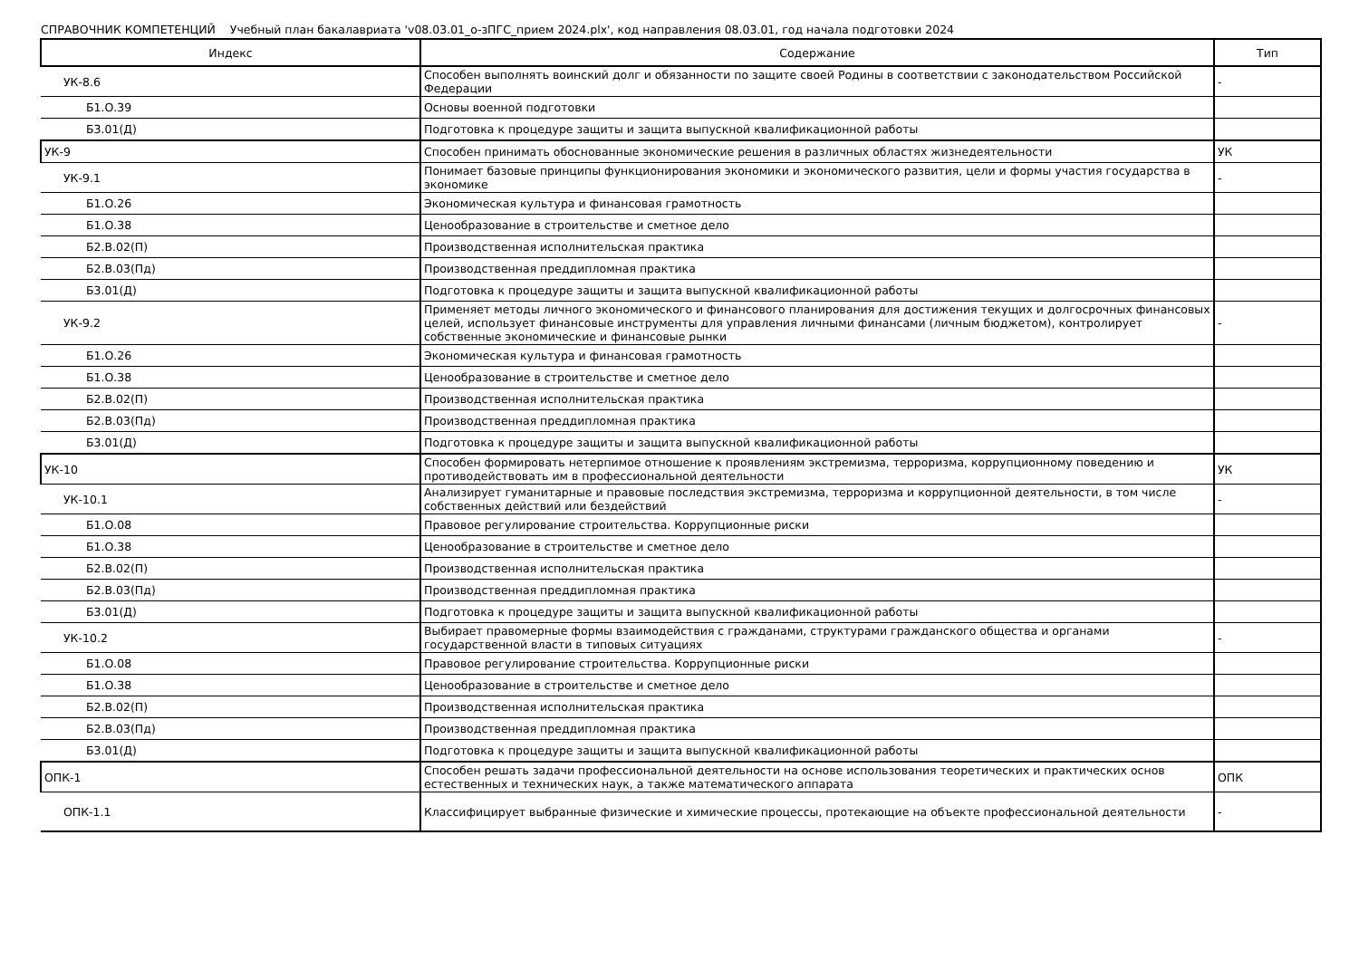СПРАВОЧНИК КОМПЕТЕНЦИЙ Учебный план бакалавриата 'v08.03.01_о-зПГС_прием 2024.plx', код направления 08.03.01, год начала подготовки 2024
| Индекс | Содержание | Тип |
| --- | --- | --- |
| УК-8.6 | Способен выполнять воинский долг и обязанности по защите своей Родины в соответствии с законодательством Российской Федерации | - |
| Б1.О.39 | Основы военной подготовки | |
| Б3.01(Д) | Подготовка к процедуре защиты и защита выпускной квалификационной работы | |
| УК-9 | Способен принимать обоснованные экономические решения в различных областях жизнедеятельности | УК |
| УК-9.1 | Понимает базовые принципы функционирования экономики и экономического развития, цели и формы участия государства в экономике | - |
| Б1.О.26 | Экономическая культура и финансовая грамотность | |
| Б1.О.38 | Ценообразование в строительстве и сметное дело | |
| Б2.В.02(П) | Производственная исполнительская практика | |
| Б2.В.03(Пд) | Производственная преддипломная практика | |
| Б3.01(Д) | Подготовка к процедуре защиты и защита выпускной квалификационной работы | |
| УК-9.2 | Применяет методы личного экономического и финансового планирования для достижения текущих и долгосрочных финансовых целей, использует финансовые инструменты для управления личными финансами (личным бюджетом), контролирует собственные экономические и финансовые рынки | - |
| Б1.О.26 | Экономическая культура и финансовая грамотность | |
| Б1.О.38 | Ценообразование в строительстве и сметное дело | |
| Б2.В.02(П) | Производственная исполнительская практика | |
| Б2.В.03(Пд) | Производственная преддипломная практика | |
| Б3.01(Д) | Подготовка к процедуре защиты и защита выпускной квалификационной работы | |
| УК-10 | Способен формировать нетерпимое отношение к проявлениям экстремизма, терроризма, коррупционному поведению и противодействовать им в профессиональной деятельности | УК |
| УК-10.1 | Анализирует гуманитарные и правовые последствия экстремизма, терроризма и коррупционной деятельности, в том числе собственных действий или бездействий | - |
| Б1.О.08 | Правовое регулирование строительства. Коррупционные риски | |
| Б1.О.38 | Ценообразование в строительстве и сметное дело | |
| Б2.В.02(П) | Производственная исполнительская практика | |
| Б2.В.03(Пд) | Производственная преддипломная практика | |
| Б3.01(Д) | Подготовка к процедуре защиты и защита выпускной квалификационной работы | |
| УК-10.2 | Выбирает правомерные формы взаимодействия с гражданами, структурами гражданского общества и органами государственной власти в типовых ситуациях | - |
| Б1.О.08 | Правовое регулирование строительства. Коррупционные риски | |
| Б1.О.38 | Ценообразование в строительстве и сметное дело | |
| Б2.В.02(П) | Производственная исполнительская практика | |
| Б2.В.03(Пд) | Производственная преддипломная практика | |
| Б3.01(Д) | Подготовка к процедуре защиты и защита выпускной квалификационной работы | |
| ОПК-1 | Способен решать задачи профессиональной деятельности на основе использования теоретических и практических основ естественных и технических наук, а также математического аппарата | ОПК |
| ОПК-1.1 | Классифицирует выбранные физические и химические процессы, протекающие на объекте профессиональной деятельности | - |